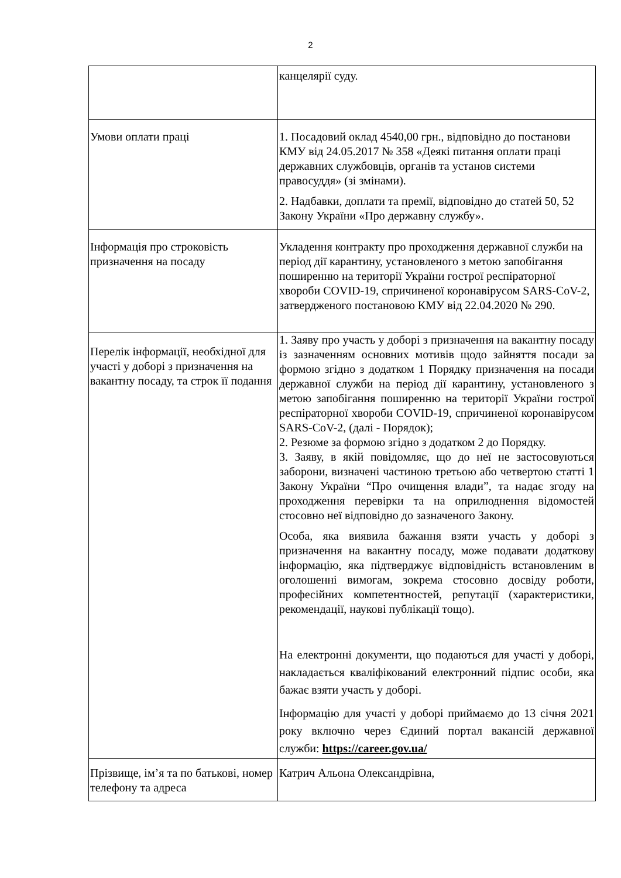2
| | канцелярії суду. |
| Умови оплати праці | 1. Посадовий оклад 4540,00 грн., відповідно до постанови КМУ від 24.05.2017 № 358 «Деякі питання оплати праці державних службовців, органів та установ системи правосуддя» (зі змінами). 2. Надбавки, доплати та премії, відповідно до статей 50, 52 Закону України «Про державну службу». |
| Інформація про строковість призначення на посаду | Укладення контракту про проходження державної служби на період дії карантину, установленого з метою запобігання поширенню на території України гострої респіраторної хвороби COVID-19, спричиненої коронавірусом SARS-CoV-2, затвердженого постановою КМУ від 22.04.2020 № 290. |
| Перелік інформації, необхідної для участі у доборі з призначення на вакантну посаду, та строк її подання | 1. Заяву про участь у доборі з призначення на вакантну посаду із зазначенням основних мотивів щодо зайняття посади за формою згідно з додатком 1 Порядку призначення на посади державної служби на період дії карантину, установленого з метою запобігання поширенню на території України гострої респіраторної хвороби COVID-19, спричиненої коронавірусом SARS-CoV-2, (далі - Порядок); 2. Резюме за формою згідно з додатком 2 до Порядку. 3. Заяву, в якій повідомляє, що до неї не застосовуються заборони, визначені частиною третьою або четвертою статті 1 Закону України “Про очищення влади”, та надає згоду на проходження перевірки та на оприлюднення відомостей стосовно неї відповідно до зазначеного Закону. Особа, яка виявила бажання взяти участь у доборі з призначення на вакантну посаду, може подавати додаткову інформацію, яка підтверджує відповідність встановленим в оголошенні вимогам, зокрема стосовно досвіду роботи, професійних компетентностей, репутації (характеристики, рекомендації, наукові публікації тощо). На електронні документи, що подаються для участі у доборі, накладається кваліфікований електронний підпис особи, яка бажає взяти участь у доборі. Інформацію для участі у доборі приймаємо до 13 січня 2021 року включно через Єдиний портал вакансій державної служби: https://career.gov.ua/ |
| Прізвище, ім’я та по батькові, номер телефону та адреса | Катрич Альона Олександрівна, |